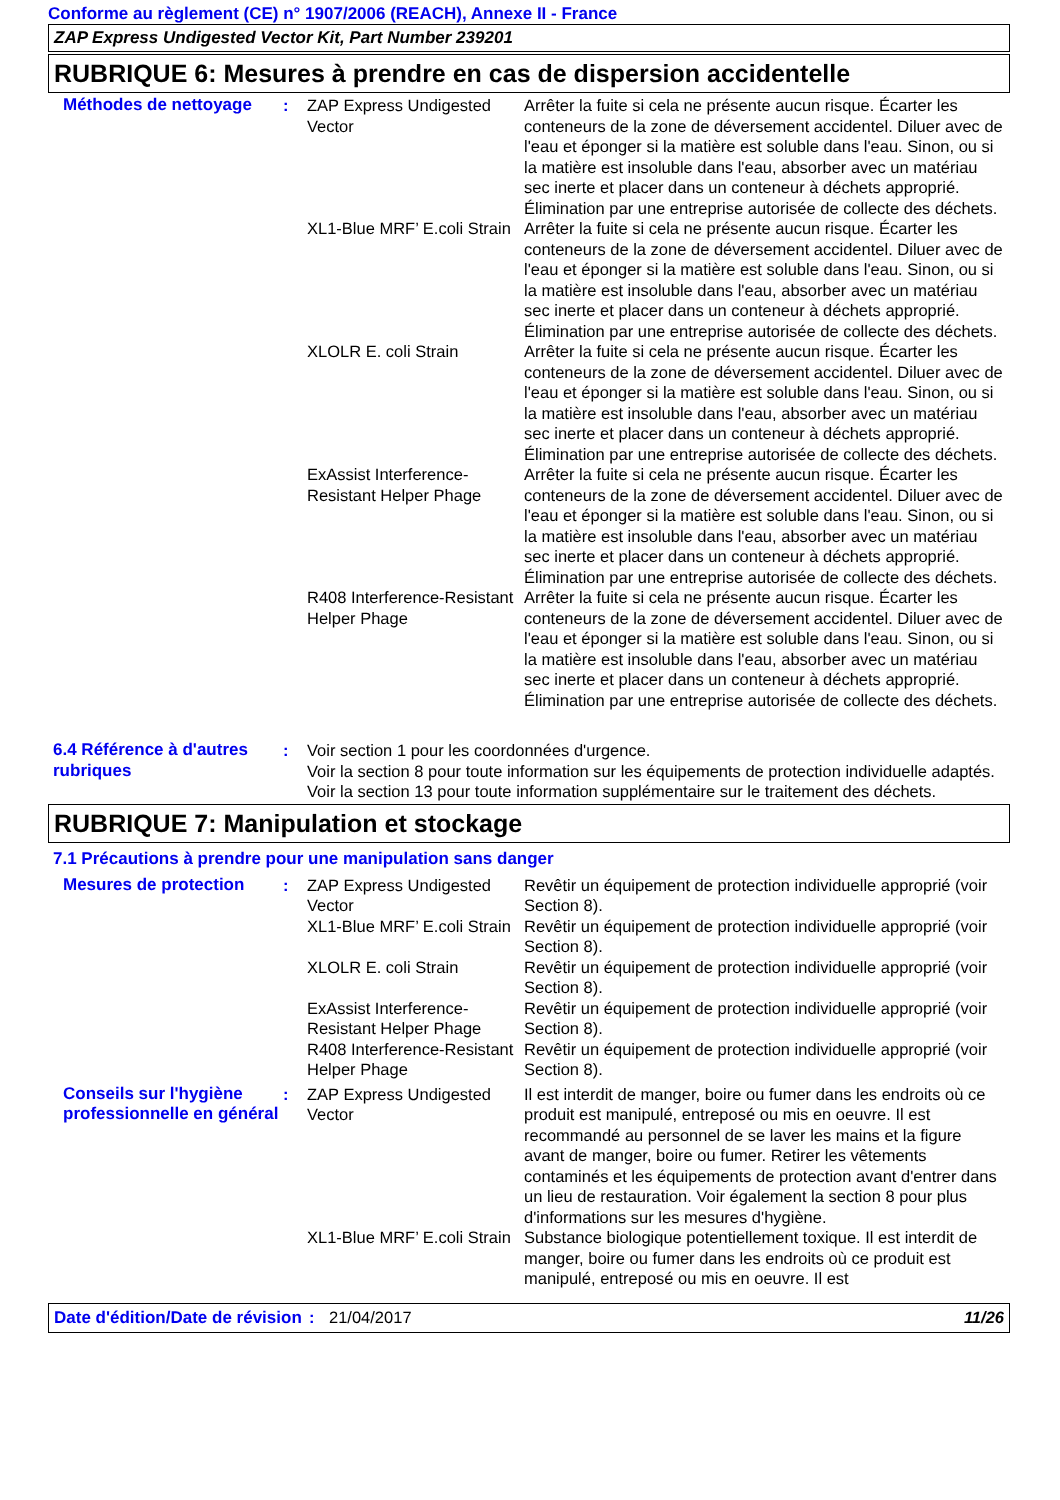Conforme au règlement (CE) n° 1907/2006 (REACH), Annexe II - France
ZAP Express Undigested Vector Kit, Part Number 239201
RUBRIQUE 6: Mesures à prendre en cas de dispersion accidentelle
Méthodes de nettoyage :
ZAP Express Undigested Vector
Arrêter la fuite si cela ne présente aucun risque. Écarter les conteneurs de la zone de déversement accidentel. Diluer avec de l'eau et éponger si la matière est soluble dans l'eau. Sinon, ou si la matière est insoluble dans l'eau, absorber avec un matériau sec inerte et placer dans un conteneur à déchets approprié. Élimination par une entreprise autorisée de collecte des déchets.
XL1-Blue MRF’ E.coli Strain
Arrêter la fuite si cela ne présente aucun risque. Écarter les conteneurs de la zone de déversement accidentel. Diluer avec de l'eau et éponger si la matière est soluble dans l'eau. Sinon, ou si la matière est insoluble dans l'eau, absorber avec un matériau sec inerte et placer dans un conteneur à déchets approprié. Élimination par une entreprise autorisée de collecte des déchets.
XLOLR E. coli Strain Arrêter la fuite si cela ne présente aucun risque. Écarter les conteneurs de la zone de déversement accidentel. Diluer avec de l'eau et éponger si la matière est soluble dans l'eau. Sinon, ou si la matière est insoluble dans l'eau, absorber avec un matériau sec inerte et placer dans un conteneur à déchets approprié. Élimination par une entreprise autorisée de collecte des déchets.
ExAssist Interference-Resistant Helper Phage
Arrêter la fuite si cela ne présente aucun risque. Écarter les conteneurs de la zone de déversement accidentel. Diluer avec de l'eau et éponger si la matière est soluble dans l'eau. Sinon, ou si la matière est insoluble dans l'eau, absorber avec un matériau sec inerte et placer dans un conteneur à déchets approprié. Élimination par une entreprise autorisée de collecte des déchets.
R408 Interference-Resistant Helper Phage
Arrêter la fuite si cela ne présente aucun risque. Écarter les conteneurs de la zone de déversement accidentel. Diluer avec de l'eau et éponger si la matière est soluble dans l'eau. Sinon, ou si la matière est insoluble dans l'eau, absorber avec un matériau sec inerte et placer dans un conteneur à déchets approprié. Élimination par une entreprise autorisée de collecte des déchets.
6.4 Référence à d'autres rubriques
: Voir section 1 pour les coordonnées d'urgence.
Voir la section 8 pour toute information sur les équipements de protection individuelle adaptés.
Voir la section 13 pour toute information supplémentaire sur le traitement des déchets.
RUBRIQUE 7: Manipulation et stockage
7.1 Précautions à prendre pour une manipulation sans danger
Mesures de protection :
ZAP Express Undigested Vector
Revêtir un équipement de protection individuelle approprié (voir Section 8).
XL1-Blue MRF’ E.coli Strain
Revêtir un équipement de protection individuelle approprié (voir Section 8).
XLOLR E. coli Strain Revêtir un équipement de protection individuelle approprié (voir Section 8).
ExAssist Interference-Resistant Helper Phage
Revêtir un équipement de protection individuelle approprié (voir Section 8).
R408 Interference-Resistant Helper Phage
Revêtir un équipement de protection individuelle approprié (voir Section 8).
Conseils sur l'hygiène professionnelle en général
:
ZAP Express Undigested Vector
Il est interdit de manger, boire ou fumer dans les endroits où ce produit est manipulé, entreposé ou mis en oeuvre. Il est recommandé au personnel de se laver les mains et la figure avant de manger, boire ou fumer. Retirer les vêtements contaminés et les équipements de protection avant d'entrer dans un lieu de restauration. Voir également la section 8 pour plus d'informations sur les mesures d'hygiène.
XL1-Blue MRF’ E.coli Strain
Substance biologique potentiellement toxique. Il est interdit de manger, boire ou fumer dans les endroits où ce produit est manipulé, entreposé ou mis en oeuvre. Il est
Date d'édition/Date de révision
: 21/04/2017 11/26